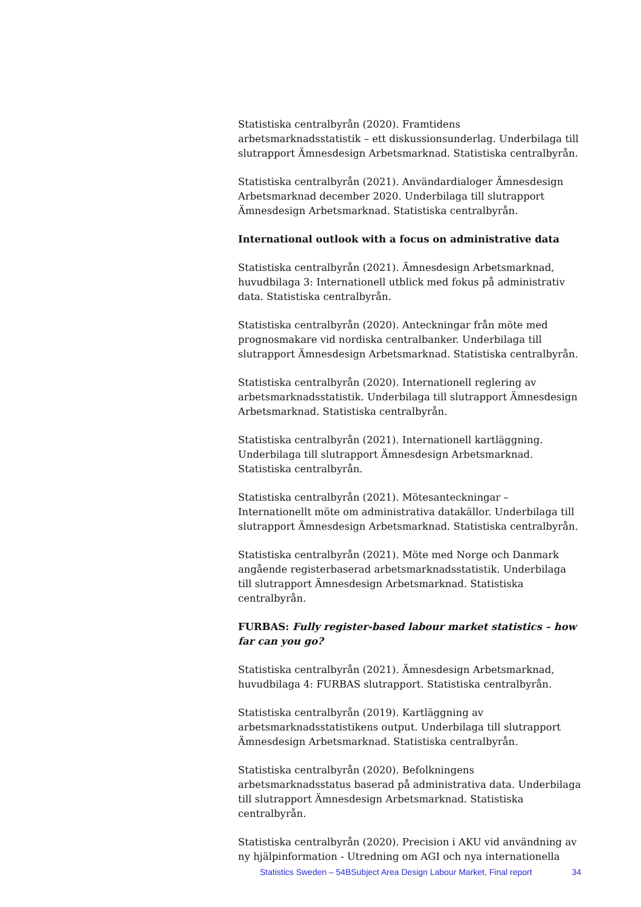Statistiska centralbyrån (2020). Framtidens arbetsmarknadsstatistik – ett diskussionsunderlag. Underbilaga till slutrapport Ämnesdesign Arbetsmarknad. Statistiska centralbyrån.
Statistiska centralbyrån (2021). Användardialoger Ämnesdesign Arbetsmarknad december 2020. Underbilaga till slutrapport Ämnesdesign Arbetsmarknad. Statistiska centralbyrån.
International outlook with a focus on administrative data
Statistiska centralbyrån (2021). Ämnesdesign Arbetsmarknad, huvudbilaga 3: Internationell utblick med fokus på administrativ data. Statistiska centralbyrån.
Statistiska centralbyrån (2020). Anteckningar från möte med prognosmakare vid nordiska centralbanker. Underbilaga till slutrapport Ämnesdesign Arbetsmarknad. Statistiska centralbyrån.
Statistiska centralbyrån (2020). Internationell reglering av arbetsmarknadsstatistik. Underbilaga till slutrapport Ämnesdesign Arbetsmarknad. Statistiska centralbyrån.
Statistiska centralbyrån (2021). Internationell kartläggning. Underbilaga till slutrapport Ämnesdesign Arbetsmarknad. Statistiska centralbyrån.
Statistiska centralbyrån (2021). Mötesanteckningar – Internationellt möte om administrativa datakällor. Underbilaga till slutrapport Ämnesdesign Arbetsmarknad. Statistiska centralbyrån.
Statistiska centralbyrån (2021). Möte med Norge och Danmark angående registerbaserad arbetsmarknadsstatistik. Underbilaga till slutrapport Ämnesdesign Arbetsmarknad. Statistiska centralbyrån.
FURBAS: Fully register-based labour market statistics – how far can you go?
Statistiska centralbyrån (2021). Ämnesdesign Arbetsmarknad, huvudbilaga 4: FURBAS slutrapport. Statistiska centralbyrån.
Statistiska centralbyrån (2019). Kartläggning av arbetsmarknadsstatistikens output. Underbilaga till slutrapport Ämnesdesign Arbetsmarknad. Statistiska centralbyrån.
Statistiska centralbyrån (2020). Befolkningens arbetsmarknadsstatus baserad på administrativa data. Underbilaga till slutrapport Ämnesdesign Arbetsmarknad. Statistiska centralbyrån.
Statistiska centralbyrån (2020). Precision i AKU vid användning av ny hjälpinformation - Utredning om AGI och nya internationella
Statistics Sweden – 54BSubject Area Design Labour Market, Final report 34